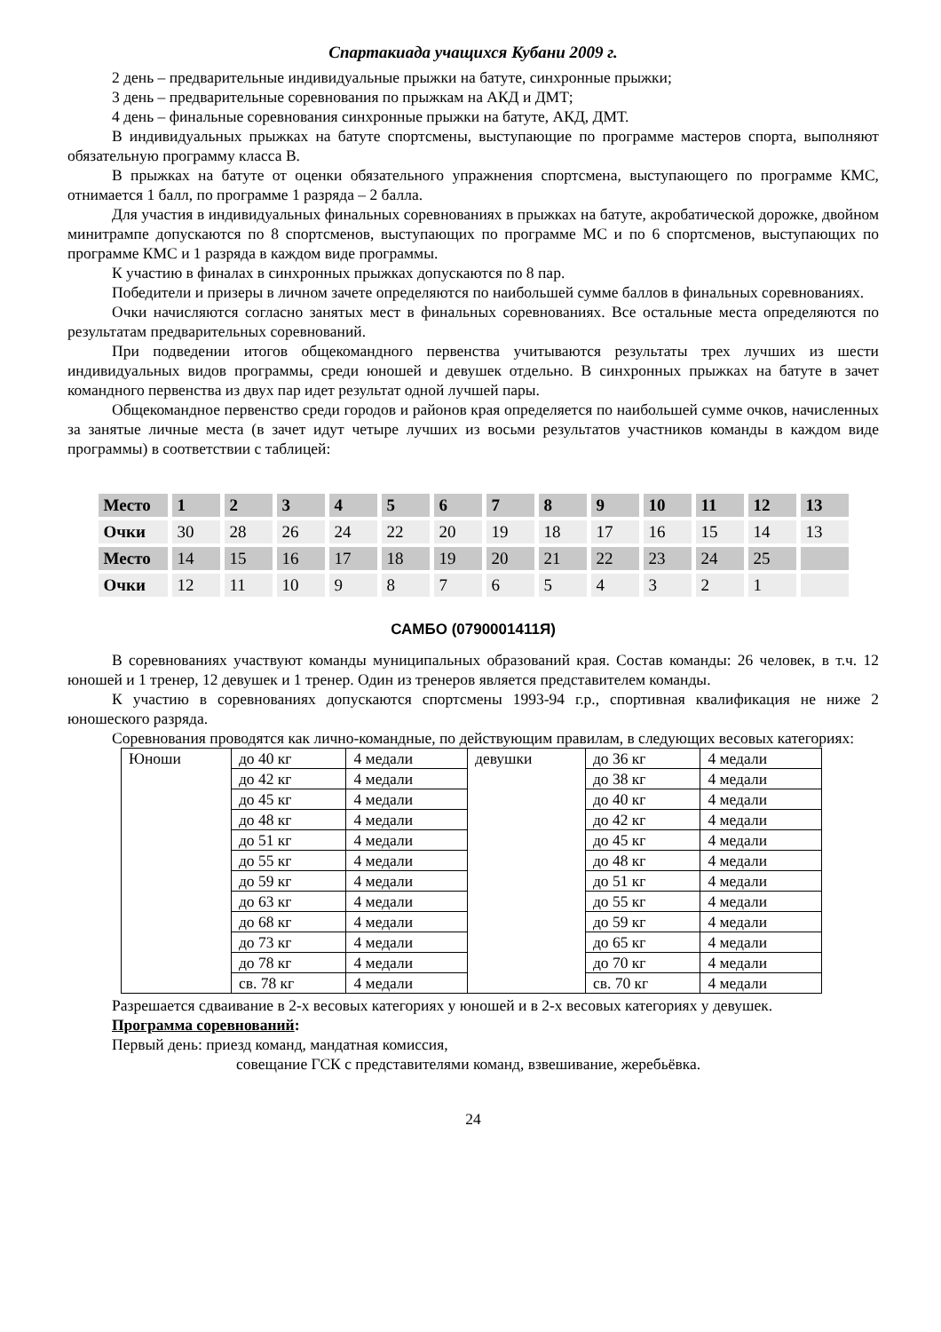Спартакиада учащихся Кубани 2009 г.
2 день – предварительные индивидуальные прыжки на батуте, синхронные прыжки;
3 день – предварительные соревнования по прыжкам на АКД и ДМТ;
4 день – финальные соревнования синхронные прыжки на батуте, АКД, ДМТ.
В индивидуальных прыжках на батуте спортсмены, выступающие по программе мастеров спорта, выполняют обязательную программу класса В.
В прыжках на батуте от оценки обязательного упражнения спортсмена, выступающего по программе КМС, отнимается 1 балл, по программе 1 разряда – 2 балла.
Для участия в индивидуальных финальных соревнованиях в прыжках на батуте, акробатической дорожке, двойном минитрампе допускаются по 8 спортсменов, выступающих по программе МС и по 6 спортсменов, выступающих по программе КМС и 1 разряда в каждом виде программы.
К участию в финалах в синхронных прыжках допускаются по 8 пар.
Победители и призеры в личном зачете определяются по наибольшей сумме баллов в финальных соревнованиях.
Очки начисляются согласно занятых мест в финальных соревнованиях. Все остальные места определяются по результатам предварительных соревнований.
При подведении итогов общекомандного первенства учитываются результаты трех лучших из шести индивидуальных видов программы, среди юношей и девушек отдельно. В синхронных прыжках на батуте в зачет командного первенства из двух пар идет результат одной лучшей пары.
Общекомандное первенство среди городов и районов края определяется по наибольшей сумме очков, начисленных за занятые личные места (в зачет идут четыре лучших из восьми результатов участников команды в каждом виде программы) в соответствии с таблицей:
| Место | 1 | 2 | 3 | 4 | 5 | 6 | 7 | 8 | 9 | 10 | 11 | 12 | 13 |
| Очки | 30 | 28 | 26 | 24 | 22 | 20 | 19 | 18 | 17 | 16 | 15 | 14 | 13 |
| Место | 14 | 15 | 16 | 17 | 18 | 19 | 20 | 21 | 22 | 23 | 24 | 25 | |
| Очки | 12 | 11 | 10 | 9 | 8 | 7 | 6 | 5 | 4 | 3 | 2 | 1 | |
САМБО (0790001411Я)
В соревнованиях участвуют команды муниципальных образований края. Состав команды: 26 человек, в т.ч. 12 юношей и 1 тренер, 12 девушек и 1 тренер. Один из тренеров является представителем команды.
К участию в соревнованиях допускаются спортсмены 1993-94 г.р., спортивная квалификация не ниже 2 юношеского разряда.
Соревнования проводятся как лично-командные, по действующим правилам, в следующих весовых категориях:
| Юноши | до 40 кг | 4 медали | девушки | до 36 кг | 4 медали |
| | до 42 кг | 4 медали | | до 38 кг | 4 медали |
| | до 45 кг | 4 медали | | до 40 кг | 4 медали |
| | до 48 кг | 4 медали | | до 42 кг | 4 медали |
| | до 51 кг | 4 медали | | до 45 кг | 4 медали |
| | до 55 кг | 4 медали | | до 48 кг | 4 медали |
| | до 59 кг | 4 медали | | до 51 кг | 4 медали |
| | до 63 кг | 4 медали | | до 55 кг | 4 медали |
| | до 68 кг | 4 медали | | до 59 кг | 4 медали |
| | до 73 кг | 4 медали | | до 65 кг | 4 медали |
| | до 78 кг | 4 медали | | до 70 кг | 4 медали |
| | св. 78 кг | 4 медали | | св. 70 кг | 4 медали |
Разрешается сдваивание в 2-х весовых категориях у юношей и в 2-х весовых категориях у девушек.
Программа соревнований:
Первый день: приезд команд, мандатная комиссия,
совещание ГСК с представителями команд, взвешивание, жеребьёвка.
24